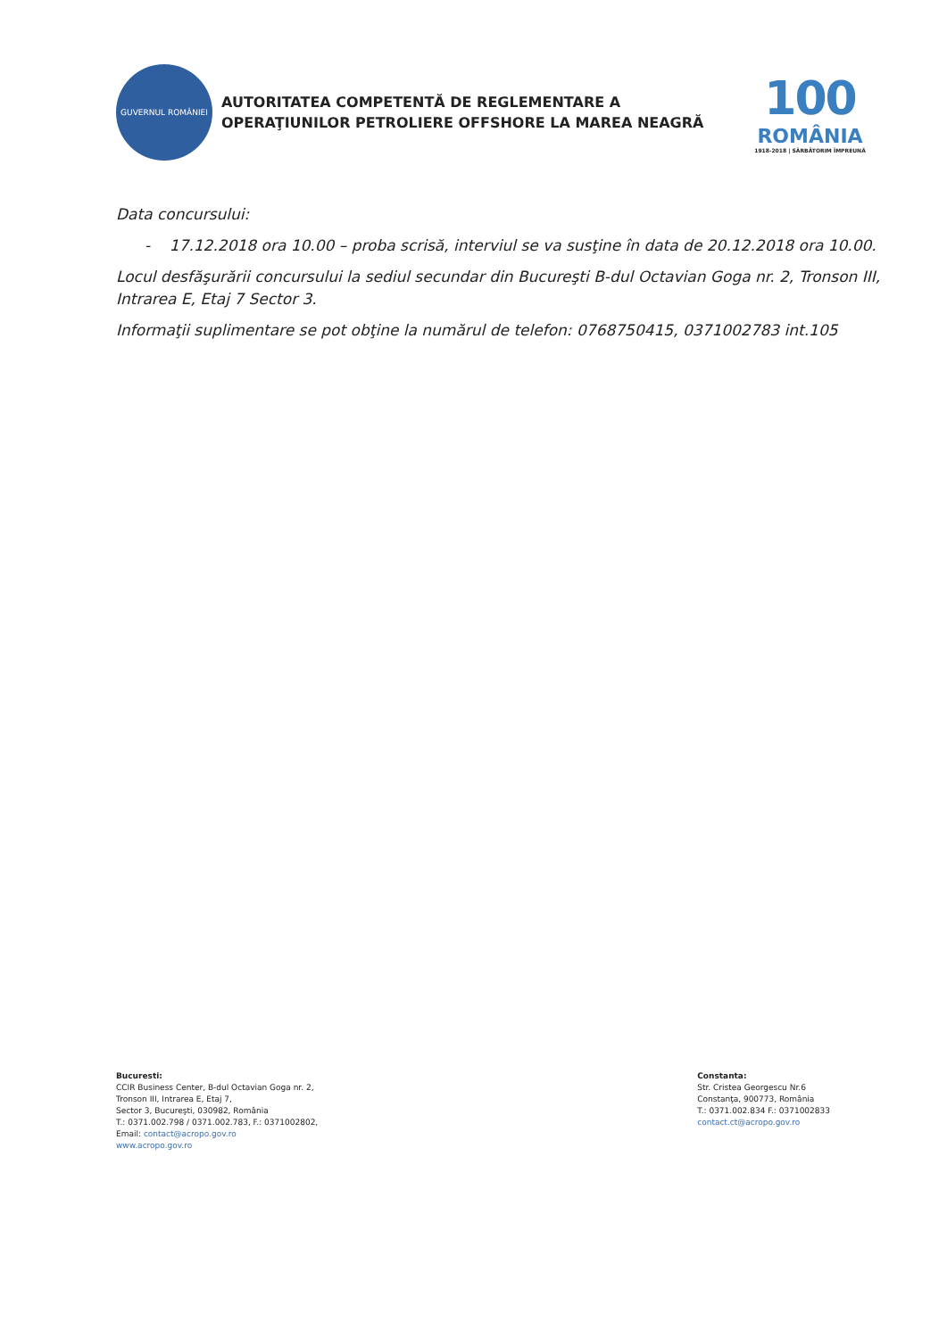GUVERNUL ROMÂNIEI
AUTORITATEA COMPETENTĂ DE REGLEMENTARE A
OPERAŢIUNILOR PETROLIERE OFFSHORE LA MAREA NEAGRĂ
100
ROMÂNIA
1918-2018 | SĂRBĂTORIM ÎMPREUNĂ
Data concursului:
- 17.12.2018 ora 10.00 – proba scrisă, interviul se va susţine în data de 20.12.2018 ora 10.00.
Locul desfăşurării concursului la sediul secundar din Bucureşti B-dul Octavian Goga nr. 2, Tronson III, Intrarea E, Etaj 7 Sector 3.
Informaţii suplimentare se pot obţine la numărul de telefon: 0768750415, 0371002783 int.105
Bucuresti:
CCIR Business Center, B-dul Octavian Goga nr. 2,
Tronson III, Intrarea E, Etaj 7,
Sector 3, Bucureşti, 030982, România
T.: 0371.002.798 / 0371.002.783, F.: 0371002802,
Email: contact@acropo.gov.ro
www.acropo.gov.ro
Constanta:
Str. Cristea Georgescu Nr.6
Constanţa, 900773, România
T.: 0371.002.834 F.: 0371002833
contact.ct@acropo.gov.ro